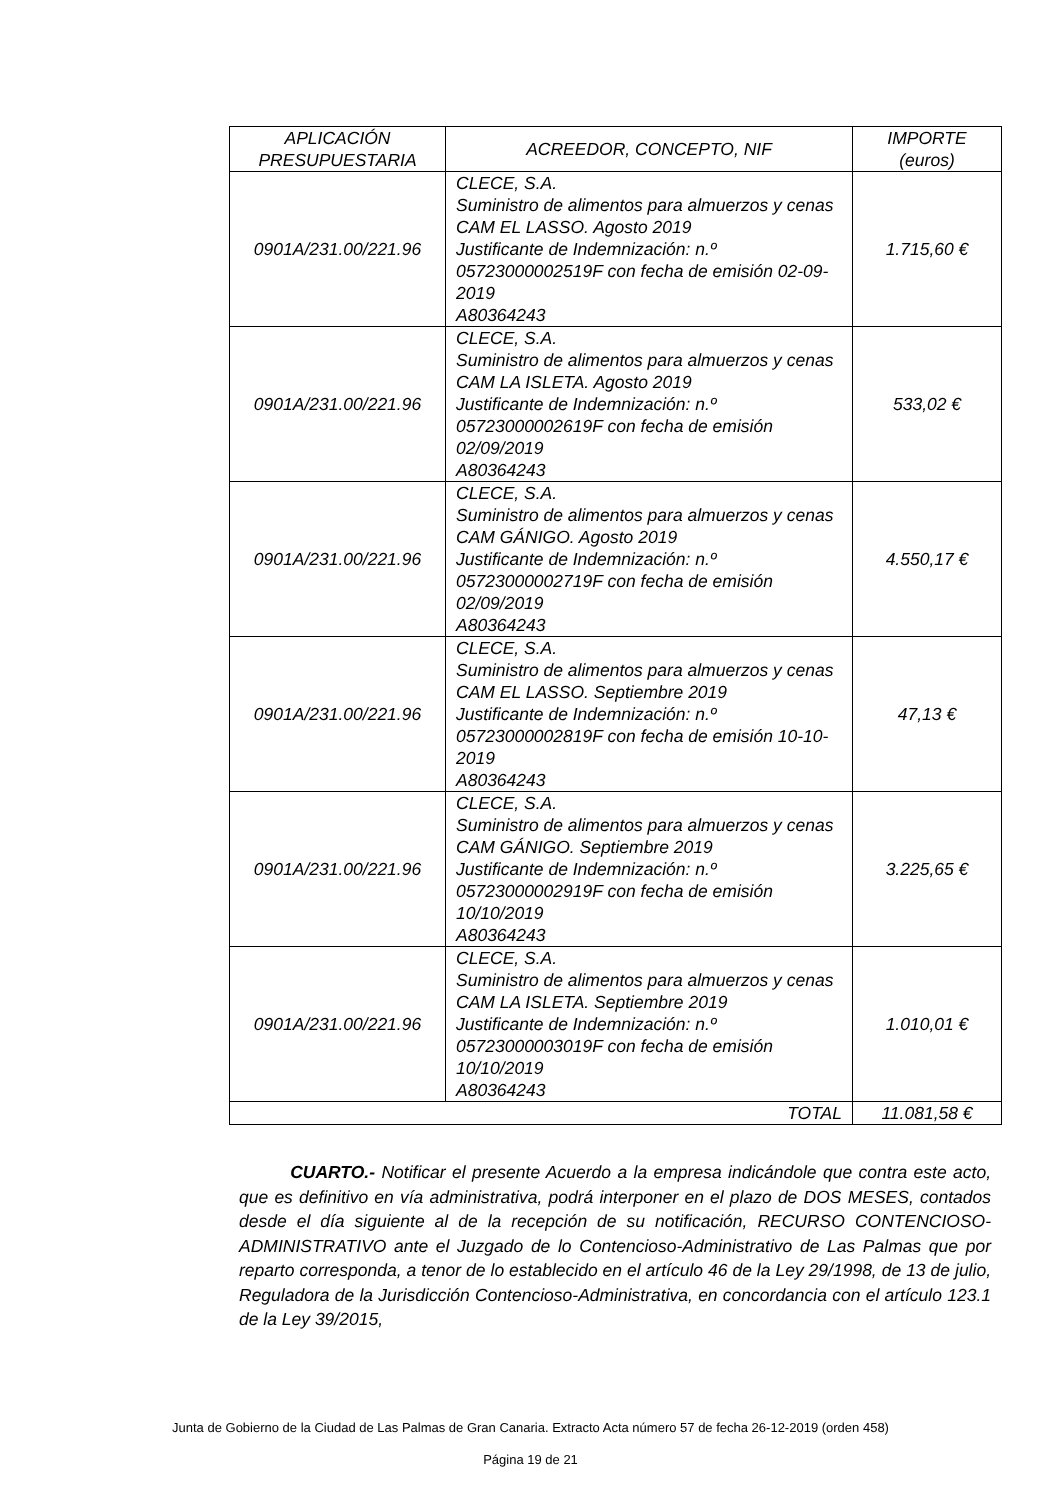| APLICACIÓN PRESUPUESTARIA | ACREEDOR, CONCEPTO, NIF | IMPORTE (euros) |
| --- | --- | --- |
| 0901A/231.00/221.96 | CLECE, S.A. Suministro de alimentos para almuerzos y cenas CAM EL LASSO. Agosto 2019 Justificante de Indemnización: n.º 05723000002519F con fecha de emisión 02-09-2019 A80364243 | 1.715,60 € |
| 0901A/231.00/221.96 | CLECE, S.A. Suministro de alimentos para almuerzos y cenas CAM LA ISLETA. Agosto 2019 Justificante de Indemnización: n.º 05723000002619F con fecha de emisión 02/09/2019 A80364243 | 533,02 € |
| 0901A/231.00/221.96 | CLECE, S.A. Suministro de alimentos para almuerzos y cenas CAM GÁNIGO. Agosto 2019 Justificante de Indemnización: n.º 05723000002719F con fecha de emisión 02/09/2019 A80364243 | 4.550,17 € |
| 0901A/231.00/221.96 | CLECE, S.A. Suministro de alimentos para almuerzos y cenas CAM EL LASSO. Septiembre 2019 Justificante de Indemnización: n.º 05723000002819F con fecha de emisión 10-10-2019 A80364243 | 47,13 € |
| 0901A/231.00/221.96 | CLECE, S.A. Suministro de alimentos para almuerzos y cenas CAM GÁNIGO. Septiembre 2019 Justificante de Indemnización: n.º 05723000002919F con fecha de emisión 10/10/2019 A80364243 | 3.225,65 € |
| 0901A/231.00/221.96 | CLECE, S.A. Suministro de alimentos para almuerzos y cenas CAM LA ISLETA. Septiembre 2019 Justificante de Indemnización: n.º 05723000003019F con fecha de emisión 10/10/2019 A80364243 | 1.010,01 € |
| TOTAL | | 11.081,58 € |
CUARTO.- Notificar el presente Acuerdo a la empresa indicándole que contra este acto, que es definitivo en vía administrativa, podrá interponer en el plazo de DOS MESES, contados desde el día siguiente al de la recepción de su notificación, RECURSO CONTENCIOSO-ADMINISTRATIVO ante el Juzgado de lo Contencioso-Administrativo de Las Palmas que por reparto corresponda, a tenor de lo establecido en el artículo 46 de la Ley 29/1998, de 13 de julio, Reguladora de la Jurisdicción Contencioso-Administrativa, en concordancia con el artículo 123.1 de la Ley 39/2015,
Junta de Gobierno de la Ciudad de Las Palmas de Gran Canaria. Extracto Acta número 57 de fecha 26-12-2019 (orden 458)
Página 19 de 21